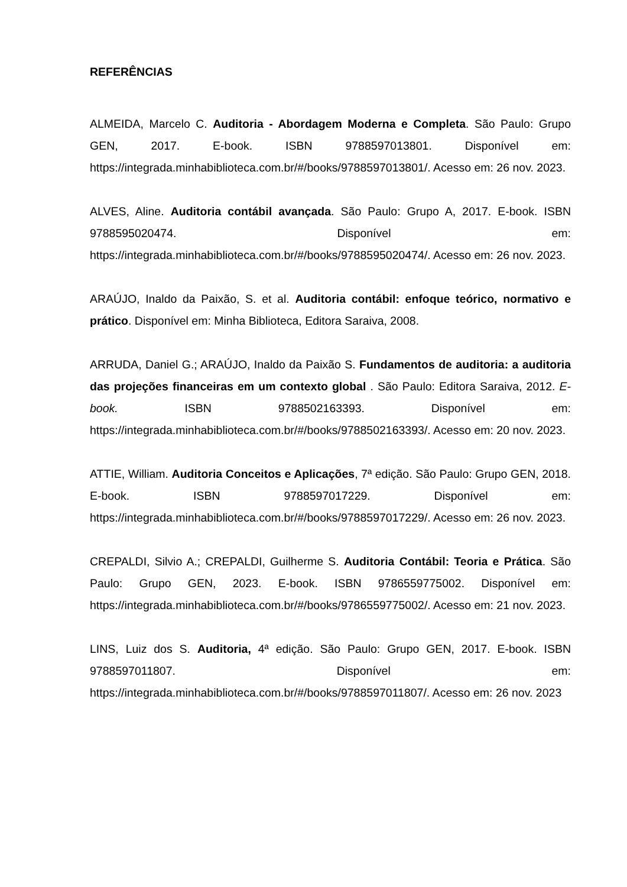REFERÊNCIAS
ALMEIDA, Marcelo C. Auditoria - Abordagem Moderna e Completa. São Paulo: Grupo GEN, 2017. E-book. ISBN 9788597013801. Disponível em: https://integrada.minhabiblioteca.com.br/#/books/9788597013801/. Acesso em: 26 nov. 2023.
ALVES, Aline. Auditoria contábil avançada. São Paulo: Grupo A, 2017. E-book. ISBN 9788595020474. Disponível em: https://integrada.minhabiblioteca.com.br/#/books/9788595020474/. Acesso em: 26 nov. 2023.
ARAÚJO, Inaldo da Paixão, S. et al. Auditoria contábil: enfoque teórico, normativo e prático. Disponível em: Minha Biblioteca, Editora Saraiva, 2008.
ARRUDA, Daniel G.; ARAÚJO, Inaldo da Paixão S. Fundamentos de auditoria: a auditoria das projeções financeiras em um contexto global . São Paulo: Editora Saraiva, 2012. E-book. ISBN 9788502163393. Disponível em: https://integrada.minhabiblioteca.com.br/#/books/9788502163393/. Acesso em: 20 nov. 2023.
ATTIE, William. Auditoria Conceitos e Aplicações, 7ª edição. São Paulo: Grupo GEN, 2018. E-book. ISBN 9788597017229. Disponível em: https://integrada.minhabiblioteca.com.br/#/books/9788597017229/. Acesso em: 26 nov. 2023.
CREPALDI, Silvio A.; CREPALDI, Guilherme S. Auditoria Contábil: Teoria e Prática. São Paulo: Grupo GEN, 2023. E-book. ISBN 9786559775002. Disponível em: https://integrada.minhabiblioteca.com.br/#/books/9786559775002/. Acesso em: 21 nov. 2023.
LINS, Luiz dos S. Auditoria, 4ª edição. São Paulo: Grupo GEN, 2017. E-book. ISBN 9788597011807. Disponível em: https://integrada.minhabiblioteca.com.br/#/books/9788597011807/. Acesso em: 26 nov. 2023